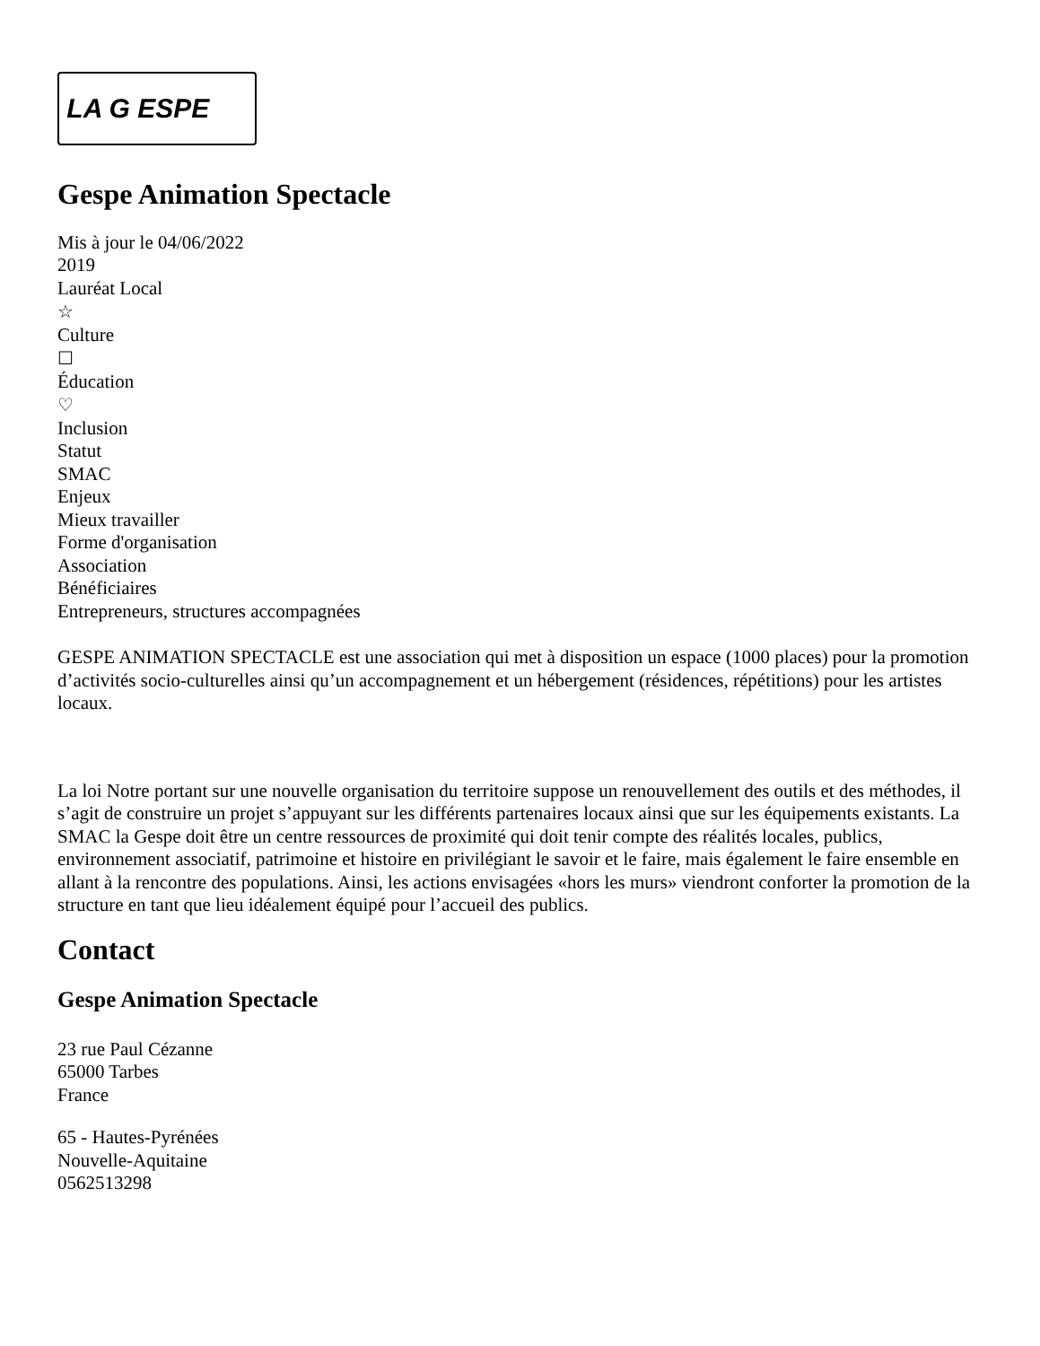LA G ESPE
Gespe Animation Spectacle
Mis à jour le 04/06/2022
2019
Lauréat Local
☆
Culture
☐
Éducation
♡
Inclusion
Statut
SMAC
Enjeux
Mieux travailler
Forme d'organisation
Association
Bénéficiaires
Entrepreneurs, structures accompagnées
GESPE ANIMATION SPECTACLE est une association qui met à disposition un espace (1000 places) pour la promotion d’activités socio-culturelles ainsi qu’un accompagnement et un hébergement (résidences, répétitions) pour les artistes locaux.
La loi Notre portant sur une nouvelle organisation du territoire suppose un renouvellement des outils et des méthodes, il s’agit de construire un projet s’appuyant sur les différents partenaires locaux ainsi que sur les équipements existants. La SMAC la Gespe doit être un centre ressources de proximité qui doit tenir compte des réalités locales, publics, environnement associatif, patrimoine et histoire en privilégiant le savoir et le faire, mais également le faire ensemble en allant à la rencontre des populations. Ainsi, les actions envisagées «hors les murs» viendront conforter la promotion de la structure en tant que lieu idéalement équipé pour l’accueil des publics.
Contact
Gespe Animation Spectacle
23 rue Paul Cézanne
65000 Tarbes
France
65 - Hautes-Pyrénées
Nouvelle-Aquitaine
0562513298